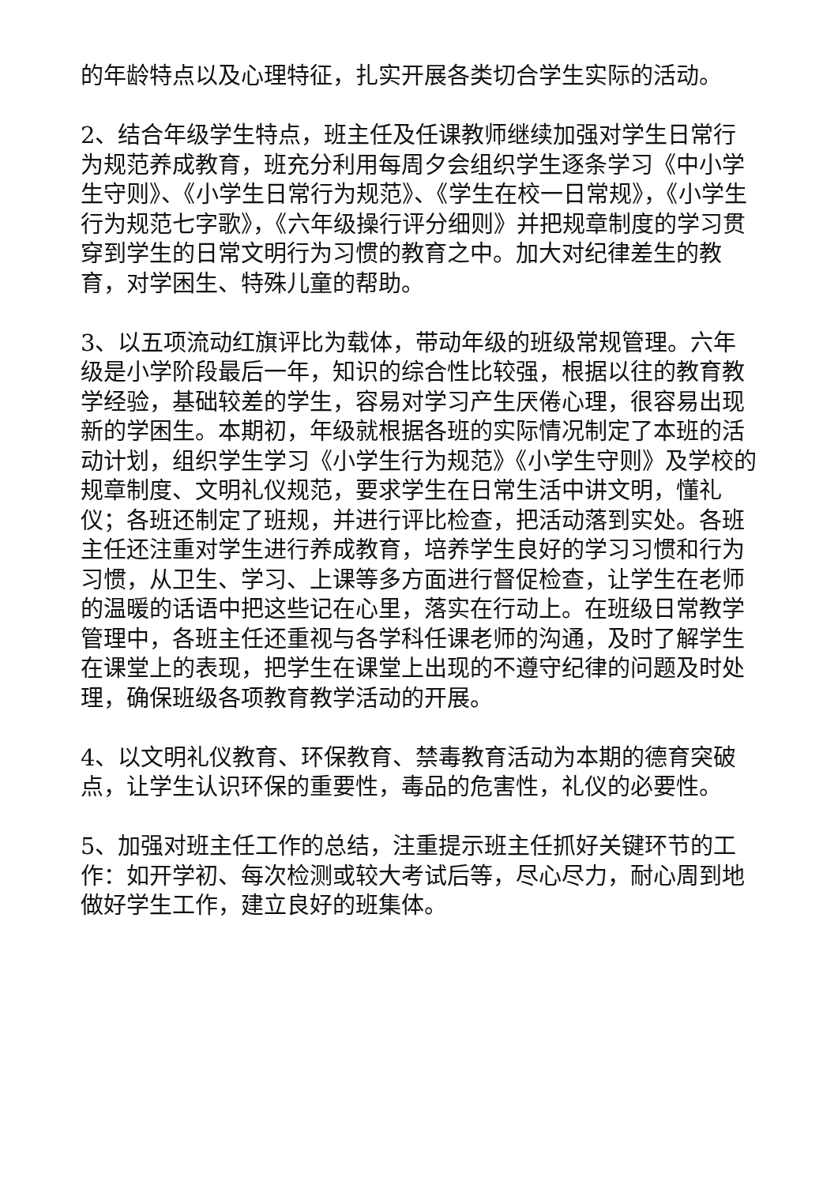的年龄特点以及心理特征，扎实开展各类切合学生实际的活动。
2、结合年级学生特点，班主任及任课教师继续加强对学生日常行为规范养成教育，班充分利用每周夕会组织学生逐条学习《中小学生守则》、《小学生日常行为规范》、《学生在校一日常规》，《小学生行为规范七字歌》，《六年级操行评分细则》并把规章制度的学习贯穿到学生的日常文明行为习惯的教育之中。加大对纪律差生的教育，对学困生、特殊儿童的帮助。
3、以五项流动红旗评比为载体，带动年级的班级常规管理。六年级是小学阶段最后一年，知识的综合性比较强，根据以往的教育教学经验，基础较差的学生，容易对学习产生厌倦心理，很容易出现新的学困生。本期初，年级就根据各班的实际情况制定了本班的活动计划，组织学生学习《小学生行为规范》《小学生守则》及学校的规章制度、文明礼仪规范，要求学生在日常生活中讲文明，懂礼仪；各班还制定了班规，并进行评比检查，把活动落到实处。各班主任还注重对学生进行养成教育，培养学生良好的学习习惯和行为习惯，从卫生、学习、上课等多方面进行督促检查，让学生在老师的温暖的话语中把这些记在心里，落实在行动上。在班级日常教学管理中，各班主任还重视与各学科任课老师的沟通，及时了解学生在课堂上的表现，把学生在课堂上出现的不遵守纪律的问题及时处理，确保班级各项教育教学活动的开展。
4、以文明礼仪教育、环保教育、禁毒教育活动为本期的德育突破点，让学生认识环保的重要性，毒品的危害性，礼仪的必要性。
5、加强对班主任工作的总结，注重提示班主任抓好关键环节的工作：如开学初、每次检测或较大考试后等，尽心尽力，耐心周到地做好学生工作，建立良好的班集体。